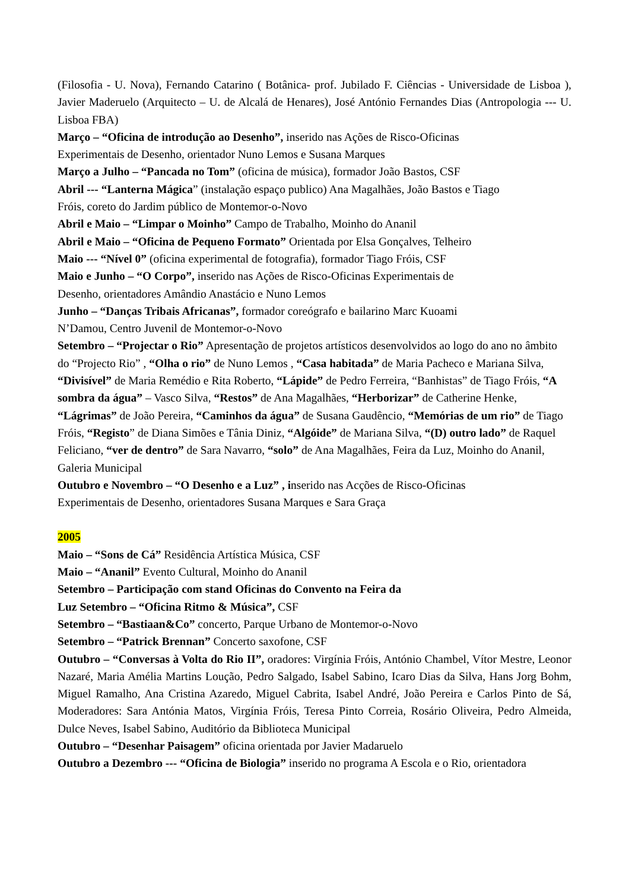(Filosofia - U. Nova), Fernando Catarino ( Botânica- prof. Jubilado F. Ciências - Universidade de Lisboa ), Javier Maderuelo (Arquitecto – U. de Alcalá de Henares), José António Fernandes Dias (Antropologia --- U. Lisboa FBA)
Março – “Oficina de introdução ao Desenho”, inserido nas Ações de Risco-Oficinas
Experimentais de Desenho, orientador Nuno Lemos e Susana Marques
Março a Julho – “Pancada no Tom” (oficina de música), formador João Bastos, CSF
Abril --- “Lanterna Mágica” (instalação espaço publico) Ana Magalhães, João Bastos e Tiago
Fróis, coreto do Jardim público de Montemor-o-Novo
Abril e Maio – “Limpar o Moinho” Campo de Trabalho, Moinho do Ananil
Abril e Maio – “Oficina de Pequeno Formato” Orientada por Elsa Gonçalves, Telheiro
Maio --- “Nível 0” (oficina experimental de fotografia), formador Tiago Fróis, CSF
Maio e Junho – “O Corpo”, inserido nas Ações de Risco-Oficinas Experimentais de
Desenho, orientadores Amândio Anastácio e Nuno Lemos
Junho – “Danças Tribais Africanas”, formador coreógrafo e bailarino Marc Kuoami
N’Damou, Centro Juvenil de Montemor-o-Novo
Setembro – “Projectar o Rio” Apresentação de projetos artísticos desenvolvidos ao logo do ano no âmbito do “Projecto Rio” , “Olha o rio” de Nuno Lemos , “Casa habitada” de Maria Pacheco e Mariana Silva, “Divisível” de Maria Remédio e Rita Roberto, “Lápide” de Pedro Ferreira, “Banhistas” de Tiago Fróis, “A sombra da água” – Vasco Silva, “Restos” de Ana Magalhães, “Herborizar” de Catherine Henke, “Lágrimas” de João Pereira, “Caminhos da água” de Susana Gaudêncio, “Memórias de um rio” de Tiago Fróis, “Registo” de Diana Simões e Tânia Diniz, “Algóide” de Mariana Silva, “(D) outro lado” de Raquel Feliciano, “ver de dentro” de Sara Navarro, “solo” de Ana Magalhães, Feira da Luz, Moinho do Ananil, Galeria Municipal
Outubro e Novembro – “O Desenho e a Luz” , inserido nas Acções de Risco-Oficinas
Experimentais de Desenho, orientadores Susana Marques e Sara Graça
2005
Maio – “Sons de Cá” Residência Artística Música, CSF
Maio – “Ananil” Evento Cultural, Moinho do Ananil
Setembro – Participação com stand Oficinas do Convento na Feira da
Luz Setembro – “Oficina Ritmo & Música”, CSF
Setembro – “Bastiaan&Co” concerto, Parque Urbano de Montemor-o-Novo
Setembro – “Patrick Brennan” Concerto saxofone, CSF
Outubro – “Conversas à Volta do Rio II”, oradores: Virgínia Fróis, António Chambel, Vítor Mestre, Leonor Nazaré, Maria Amélia Martins Loução, Pedro Salgado, Isabel Sabino, Icaro Dias da Silva, Hans Jorg Bohm, Miguel Ramalho, Ana Cristina Azaredo, Miguel Cabrita, Isabel André, João Pereira e Carlos Pinto de Sá, Moderadores: Sara Antónia Matos, Virgínia Fróis, Teresa Pinto Correia, Rosário Oliveira, Pedro Almeida, Dulce Neves, Isabel Sabino, Auditório da Biblioteca Municipal
Outubro – “Desenhar Paisagem” oficina orientada por Javier Madaruelo
Outubro a Dezembro --- “Oficina de Biologia” inserido no programa A Escola e o Rio, orientadora